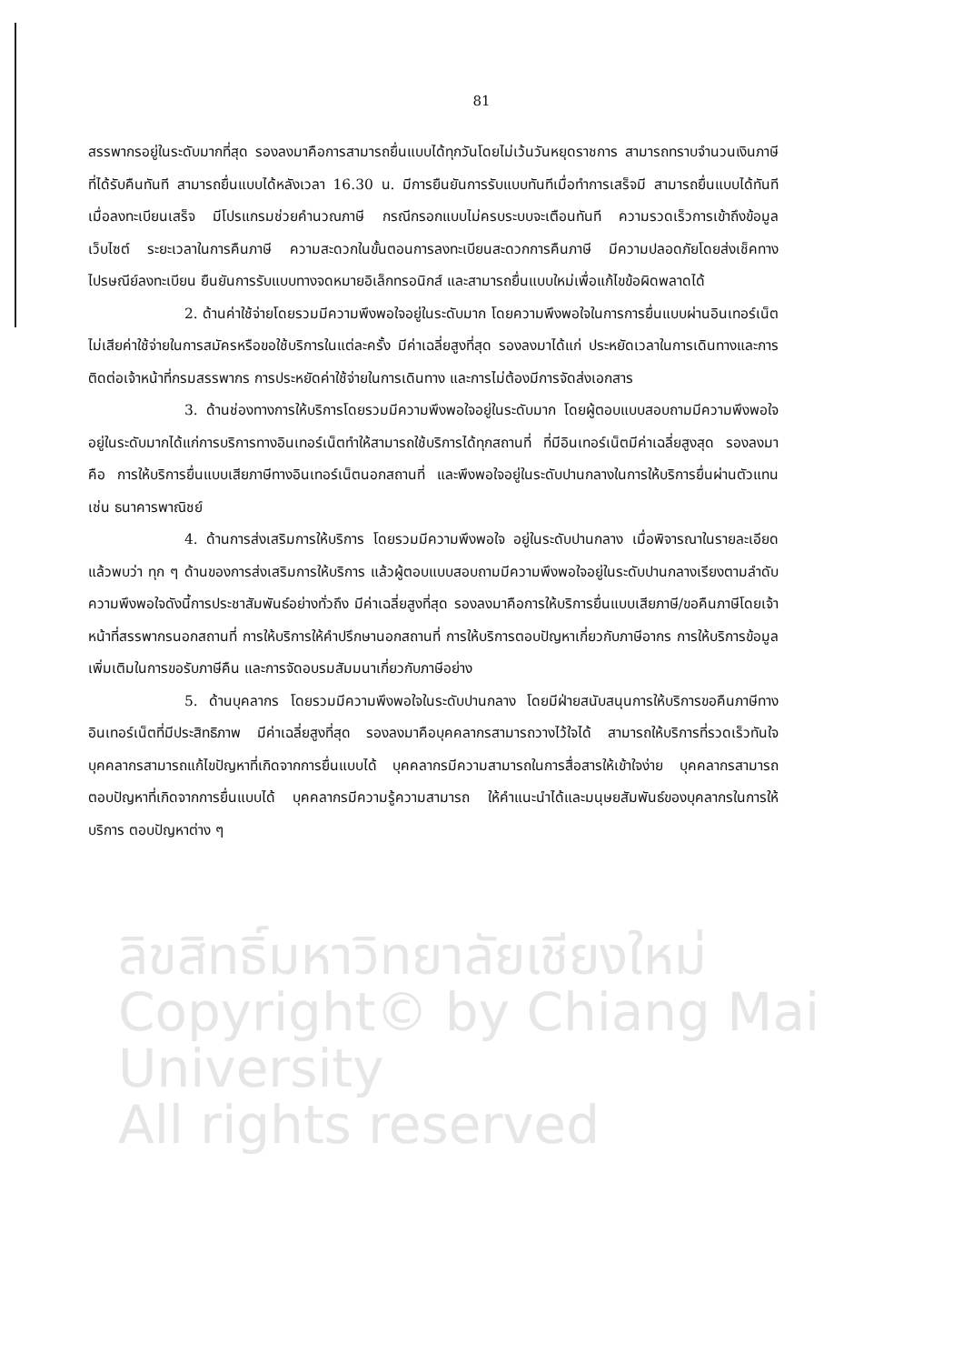ลิขสิทธิ์มหาวิทยาลัยเชียงใหม่
Copyright© by Chiang Mai University
All rights reserved
81
สรรพากรอยู่ในระดับมากที่สุด รองลงมาคือการสามารถยื่นแบบได้ทุกวันโดยไม่เว้นวันหยุดราชการ สามารถทราบจำนวนเงินภาษีที่ได้รับคืนทันที สามารถยื่นแบบได้หลังเวลา 16.30 น. มีการยืนยันการรับแบบทันทีเมื่อทำการเสร็จมี สามารถยื่นแบบได้ทันทีเมื่อลงทะเบียนเสร็จ มีโปรแกรมช่วยคำนวณภาษี กรณีกรอกแบบไม่ครบระบบจะเตือนทันที ความรวดเร็วการเข้าถึงข้อมูลเว็บไซต์ ระยะเวลาในการคืนภาษี ความสะดวกในขั้นตอนการลงทะเบียนสะดวกการคืนภาษี มีความปลอดภัยโดยส่งเช็คทางไปรษณีย์ลงทะเบียน ยืนยันการรับแบบทางจดหมายอิเล็กทรอนิกส์ และสามารถยื่นแบบใหม่เพื่อแก้ไขข้อผิดพลาดได้
2. ด้านค่าใช้จ่ายโดยรวมมีความพึงพอใจอยู่ในระดับมาก โดยความพึงพอใจในการการยื่นแบบผ่านอินเทอร์เน็ตไม่เสียค่าใช้จ่ายในการสมัครหรือขอใช้บริการในแต่ละครั้ง มีค่าเฉลี่ยสูงที่สุด รองลงมาได้แก่ ประหยัดเวลาในการเดินทางและการติดต่อเจ้าหน้าที่กรมสรรพากร การประหยัดค่าใช้จ่ายในการเดินทาง และการไม่ต้องมีการจัดส่งเอกสาร
3. ด้านช่องทางการให้บริการโดยรวมมีความพึงพอใจอยู่ในระดับมาก โดยผู้ตอบแบบสอบถามมีความพึงพอใจอยู่ในระดับมากได้แก่การบริการทางอินเทอร์เน็ตทำให้สามารถใช้บริการได้ทุกสถานที่ ที่มีอินเทอร์เน็ตมีค่าเฉลี่ยสูงสุด รองลงมาคือ การให้บริการยื่นแบบเสียภาษีทางอินเทอร์เน็ตนอกสถานที่ และพึงพอใจอยู่ในระดับปานกลางในการให้บริการยื่นผ่านตัวแทน เช่น ธนาคารพาณิชย์
4. ด้านการส่งเสริมการให้บริการ โดยรวมมีความพึงพอใจ อยู่ในระดับปานกลาง เมื่อพิจารณาในรายละเอียดแล้วพบว่า ทุก ๆ ด้านของการส่งเสริมการให้บริการ แล้วผู้ตอบแบบสอบถามมีความพึงพอใจอยู่ในระดับปานกลางเรียงตามลำดับความพึงพอใจดังนี้การประชาสัมพันธ์อย่างทั่วถึง มีค่าเฉลี่ยสูงที่สุด รองลงมาคือการให้บริการยื่นแบบเสียภาษี/ขอคืนภาษีโดยเจ้าหน้าที่สรรพากรนอกสถานที่ การให้บริการให้คำปรึกษานอกสถานที่ การให้บริการตอบปัญหาเกี่ยวกับภาษีอากร การให้บริการข้อมูลเพิ่มเติมในการขอรับภาษีคืน และการจัดอบรมสัมมนาเกี่ยวกับภาษีอย่าง
5. ด้านบุคลากร โดยรวมมีความพึงพอใจในระดับปานกลาง โดยมีฝ่ายสนับสนุนการให้บริการขอคืนภาษีทางอินเทอร์เน็ตที่มีประสิทธิภาพ มีค่าเฉลี่ยสูงที่สุด รองลงมาคือบุคคลากรสามารถวางไว้ใจได้ สามารถให้บริการที่รวดเร็วทันใจ บุคคลากรสามารถแก้ไขปัญหาที่เกิดจากการยื่นแบบได้ บุคคลากรมีความสามารถในการสื่อสารให้เข้าใจง่าย บุคคลากรสามารถตอบปัญหาที่เกิดจากการยื่นแบบได้ บุคคลากรมีความรู้ความสามารถ ให้คำแนะนำได้และมนุษยสัมพันธ์ของบุคลากรในการให้บริการ ตอบปัญหาต่าง ๆ